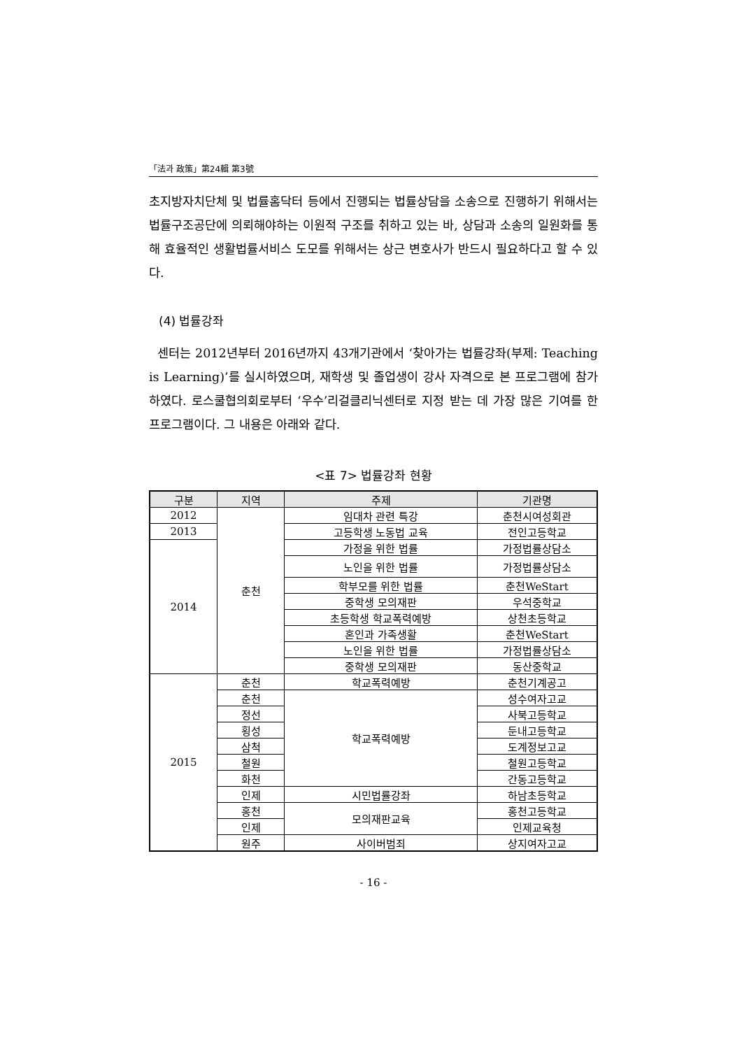「法과 政策」第24輯 第3號
초지방자치단체 및 법률홈닥터 등에서 진행되는 법률상담을 소송으로 진행하기 위해서는 법률구조공단에 의뢰해야하는 이원적 구조를 취하고 있는 바, 상담과 소송의 일원화를 통해 효율적인 생활법률서비스 도모를 위해서는 상근 변호사가 반드시 필요하다고 할 수 있다.
(4) 법률강좌
센터는 2012년부터 2016년까지 43개기관에서 ‘찾아가는 법률강좌(부제: Teaching is Learning)’를 실시하였으며, 재학생 및 졸업생이 강사 자격으로 본 프로그램에 참가하였다. 로스쿨협의회로부터 ‘우수’리걸클리닉센터로 지정 받는 데 가장 많은 기여를 한 프로그램이다. 그 내용은 아래와 같다.
<표 7> 법률강좌 현황
| 구분 | 지역 | 주제 | 기관명 |
| --- | --- | --- | --- |
| 2012 | 춘천 | 임대차 관련 특강 | 춘천시여성회관 |
| 2013 | | 고등학생 노동법 교육 | 전인고등학교 |
| 2014 | | 가정을 위한 법률 | 가정법률상담소 |
| | | 노인을 위한 법률 | 가정법률상담소 |
| | | 학부모를 위한 법률 | 춘천WeStart |
| | | 중학생 모의재판 | 우석중학교 |
| | | 초등학생 학교폭력예방 | 상천초등학교 |
| | | 혼인과 가족생활 | 춘천WeStart |
| | | 노인을 위한 법률 | 가정법률상담소 |
| | | 중학생 모의재판 | 동산중학교 |
| 2015 | 춘천 | 학교폭력예방 | 춘천기계공고 |
| | 춘천 | 학교폭력예방 | 성수여자고교 |
| | 정선 | | 사북고등학교 |
| | 횡성 | | 둔내고등학교 |
| | 삼척 | | 도계정보고교 |
| | 철원 | | 철원고등학교 |
| | 화천 | | 간동고등학교 |
| | 인제 | 시민법률강좌 | 하남초등학교 |
| | 홍천 | 모의재판교육 | 홍천고등학교 |
| | 인제 | | 인제교육청 |
| | 원주 | 사이버범죄 | 상지여자고교 |
- 16 -